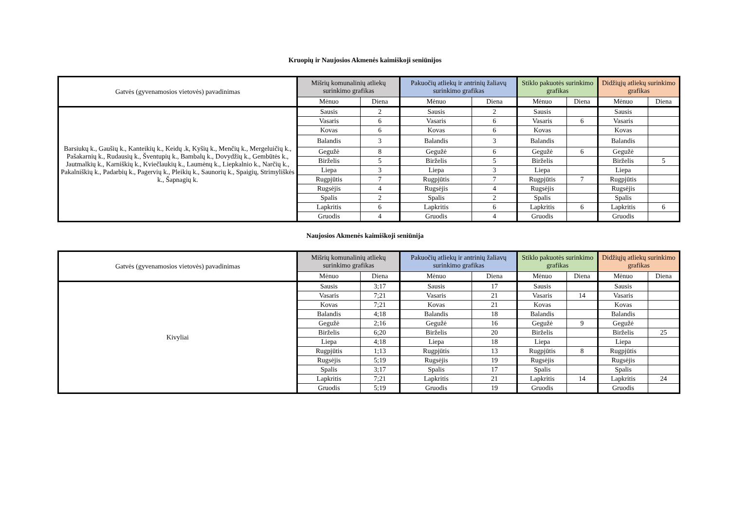Kruopių ir Naujosios Akmenės kaimiškoji seniūnijos
| Gatvės (gyvenamosios vietovės) pavadinimas | Mišrių komunalinių atliekų surinkimo grafikas | | Pakuočių atliekų ir antrinių žaliavų surinkimo grafikas | | Stiklo pakuotės surinkimo grafikas | | Didžiųjų atliekų surinkimo grafikas | |
| --- | --- | --- | --- | --- | --- | --- | --- | --- |
| | Mėnuo | Diena | Mėnuo | Diena | Mėnuo | Diena | Mėnuo | Diena |
| Barsiukų k., Gaušių k., Kanteikių k., Keidų .k, Kyšių k., Menčių k., Mergeluičių k., Pašakarnių k., Rudausių k., Šventupių k., Bambalų k., Dovydžių k., Gembūtės k., Jautmalkių k., Karniškių k., Kviečlaukių k., Laumėnų k., Liepkalnio k., Narčių k., Pakalniškių k., Padarbių k., Pagervių k., Pleikių k., Saunorių k., Spaigių, Strimyliškės k., Šapnagių k. | Sausis | 2 | Sausis | 2 | Sausis | | Sausis | |
| | Vasaris | 6 | Vasaris | 6 | Vasaris | 6 | Vasaris | |
| | Kovas | 6 | Kovas | 6 | Kovas | | Kovas | |
| | Balandis | 3 | Balandis | 3 | Balandis | | Balandis | |
| | Gegužė | 8 | Gegužė | 6 | Gegužė | 6 | Gegužė | |
| | Birželis | 5 | Birželis | 5 | Birželis | | Birželis | 5 |
| | Liepa | 3 | Liepa | 3 | Liepa | | Liepa | |
| | Rugpjūtis | 7 | Rugpjūtis | 7 | Rugpjūtis | 7 | Rugpjūtis | |
| | Rugsėjis | 4 | Rugsėjis | 4 | Rugsėjis | | Rugsėjis | |
| | Spalis | 2 | Spalis | 2 | Spalis | | Spalis | |
| | Lapkritis | 6 | Lapkritis | 6 | Lapkritis | 6 | Lapkritis | 6 |
| | Gruodis | 4 | Gruodis | 4 | Gruodis | | Gruodis | |
Naujosios Akmenės kaimiškoji seniūnija
| Gatvės (gyvenamosios vietovės) pavadinimas | Mišrių komunalinių atliekų surinkimo grafikas | | Pakuočių atliekų ir antrinių žaliavų surinkimo grafikas | | Stiklo pakuotės surinkimo grafikas | | Didžiųjų atliekų surinkimo grafikas | |
| --- | --- | --- | --- | --- | --- | --- | --- | --- |
| | Mėnuo | Diena | Mėnuo | Diena | Mėnuo | Diena | Mėnuo | Diena |
| Kivyliai | Sausis | 3;17 | Sausis | 17 | Sausis | | Sausis | |
| | Vasaris | 7;21 | Vasaris | 21 | Vasaris | 14 | Vasaris | |
| | Kovas | 7;21 | Kovas | 21 | Kovas | | Kovas | |
| | Balandis | 4;18 | Balandis | 18 | Balandis | | Balandis | |
| | Gegužė | 2;16 | Gegužė | 16 | Gegužė | 9 | Gegužė | |
| | Birželis | 6;20 | Birželis | 20 | Birželis | | Birželis | 25 |
| | Liepa | 4;18 | Liepa | 18 | Liepa | | Liepa | |
| | Rugpjūtis | 1;13 | Rugpjūtis | 13 | Rugpjūtis | 8 | Rugpjūtis | |
| | Rugsėjis | 5;19 | Rugsėjis | 19 | Rugsėjis | | Rugsėjis | |
| | Spalis | 3;17 | Spalis | 17 | Spalis | | Spalis | |
| | Lapkritis | 7;21 | Lapkritis | 21 | Lapkritis | 14 | Lapkritis | 24 |
| | Gruodis | 5;19 | Gruodis | 19 | Gruodis | | Gruodis | |